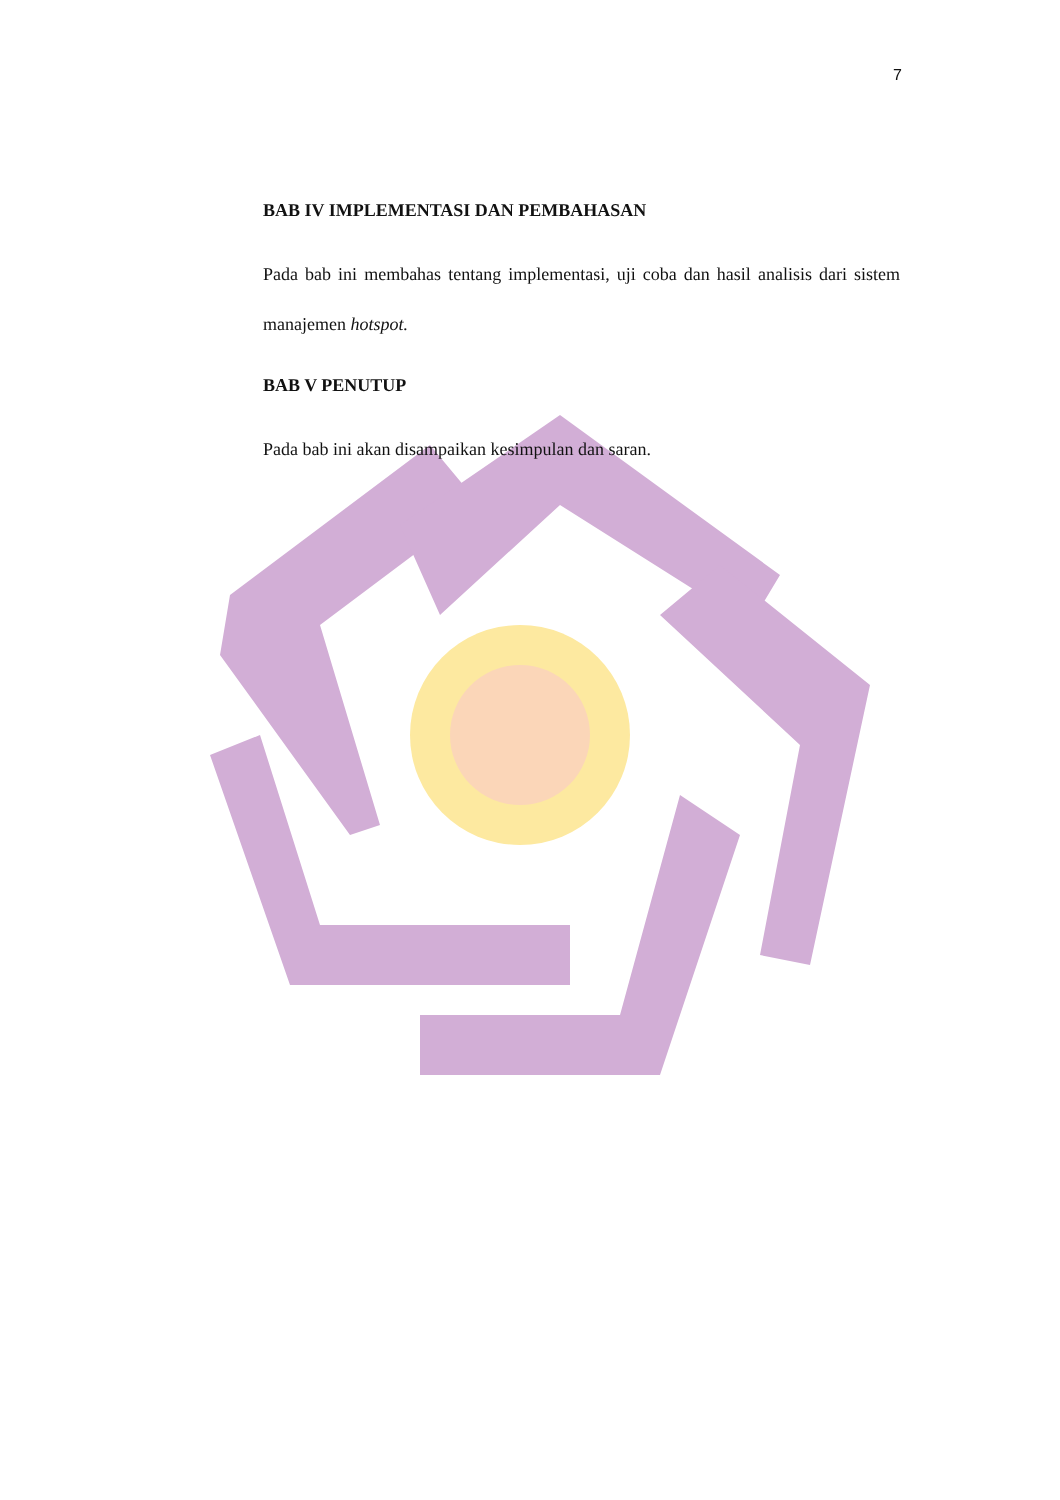7
BAB IV IMPLEMENTASI DAN PEMBAHASAN
Pada bab ini membahas tentang implementasi, uji coba dan hasil analisis dari sistem manajemen hotspot.
BAB V PENUTUP
Pada bab ini akan disampaikan kesimpulan dan saran.